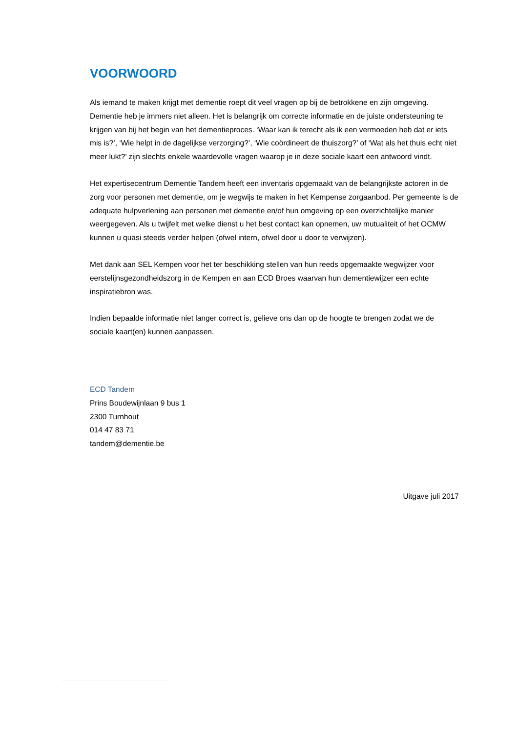VOORWOORD
Als iemand te maken krijgt met dementie roept dit veel vragen op bij de betrokkene en zijn omgeving. Dementie heb je immers niet alleen. Het is belangrijk om correcte informatie en de juiste ondersteuning te krijgen van bij het begin van het dementieproces. ‘Waar kan ik terecht als ik een vermoeden heb dat er iets mis is?’, ‘Wie helpt in de dagelijkse verzorging?’, ‘Wie coördineert de thuiszorg?’ of ‘Wat als het thuis echt niet meer lukt?’ zijn slechts enkele waardevolle vragen waarop je in deze sociale kaart een antwoord vindt.
Het expertisecentrum Dementie Tandem heeft een inventaris opgemaakt van de belangrijkste actoren in de zorg voor personen met dementie, om je wegwijs te maken in het Kempense zorgaanbod. Per gemeente is de adequate hulpverlening aan personen met dementie en/of hun omgeving op een overzichtelijke manier weergegeven. Als u twijfelt met welke dienst u het best contact kan opnemen, uw mutualiteit of het OCMW kunnen u quasi steeds verder helpen (ofwel intern, ofwel door u door te verwijzen).
Met dank aan SEL Kempen voor het ter beschikking stellen van hun reeds opgemaakte wegwijzer voor eerstelijnsgezondheidszorg in de Kempen en aan ECD Broes waarvan hun dementiewijzer een echte inspiratiebron was.
Indien bepaalde informatie niet langer correct is, gelieve ons dan op de hoogte te brengen zodat we de sociale kaart(en) kunnen aanpassen.
ECD Tandem
Prins Boudewijnlaan 9 bus 1
2300 Turnhout
014 47 83 71
tandem@dementie.be
Uitgave juli 2017